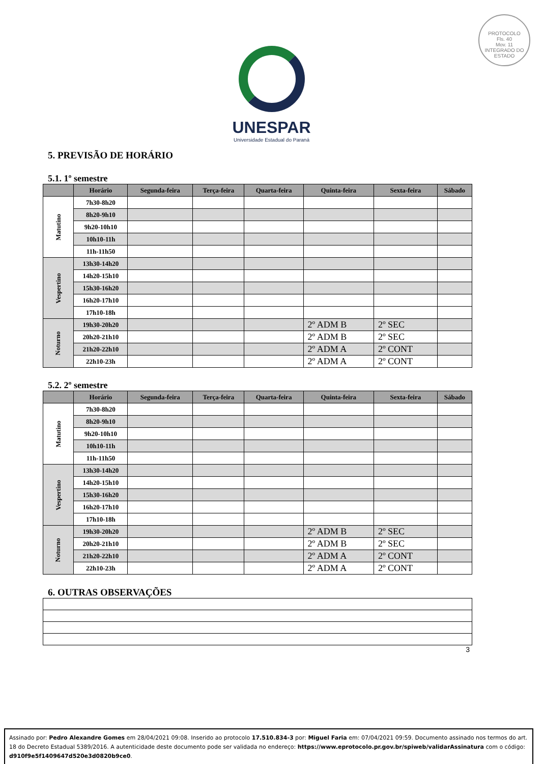PROTOCOLO
Fls. 40
Mov. 11
INTEGRADO DO ESTADO
UNESPAR
Universidade Estadual do Paraná
5. PREVISÃO DE HORÁRIO
5.1. 1º semestre
| | Horário | Segunda-feira | Terça-feira | Quarta-feira | Quinta-feira | Sexta-feira | Sábado |
| --- | --- | --- | --- | --- | --- | --- | --- |
| Matutino | 7h30-8h20 | | | | | | |
| | 8h20-9h10 | | | | | | |
| | 9h20-10h10 | | | | | | |
| | 10h10-11h | | | | | | |
| | 11h-11h50 | | | | | | |
| Vespertino | 13h30-14h20 | | | | | | |
| | 14h20-15h10 | | | | | | |
| | 15h30-16h20 | | | | | | |
| | 16h20-17h10 | | | | | | |
| | 17h10-18h | | | | | | |
| Noturno | 19h30-20h20 | | | | 2º ADM B | 2º SEC | |
| | 20h20-21h10 | | | | 2º ADM B | 2º SEC | |
| | 21h20-22h10 | | | | 2º ADM A | 2º CONT | |
| | 22h10-23h | | | | 2º ADM A | 2º CONT | |
5.2. 2º semestre
| | Horário | Segunda-feira | Terça-feira | Quarta-feira | Quinta-feira | Sexta-feira | Sábado |
| --- | --- | --- | --- | --- | --- | --- | --- |
| Matutino | 7h30-8h20 | | | | | | |
| | 8h20-9h10 | | | | | | |
| | 9h20-10h10 | | | | | | |
| | 10h10-11h | | | | | | |
| | 11h-11h50 | | | | | | |
| Vespertino | 13h30-14h20 | | | | | | |
| | 14h20-15h10 | | | | | | |
| | 15h30-16h20 | | | | | | |
| | 16h20-17h10 | | | | | | |
| | 17h10-18h | | | | | | |
| Noturno | 19h30-20h20 | | | | 2º ADM B | 2º SEC | |
| | 20h20-21h10 | | | | 2º ADM B | 2º SEC | |
| | 21h20-22h10 | | | | 2º ADM A | 2º CONT | |
| | 22h10-23h | | | | 2º ADM A | 2º CONT | |
6. OUTRAS OBSERVAÇÕES
3
Assinado por: Pedro Alexandre Gomes em 28/04/2021 09:08. Inserido ao protocolo 17.510.834-3 por: Miguel Faria em: 07/04/2021 09:59. Documento assinado nos termos do art. 18 do Decreto Estadual 5389/2016. A autenticidade deste documento pode ser validada no endereço: https://www.eprotocolo.pr.gov.br/spiweb/validarAssinatura com o código: d910f9e5f1409647d520e3d0820b9ce0.